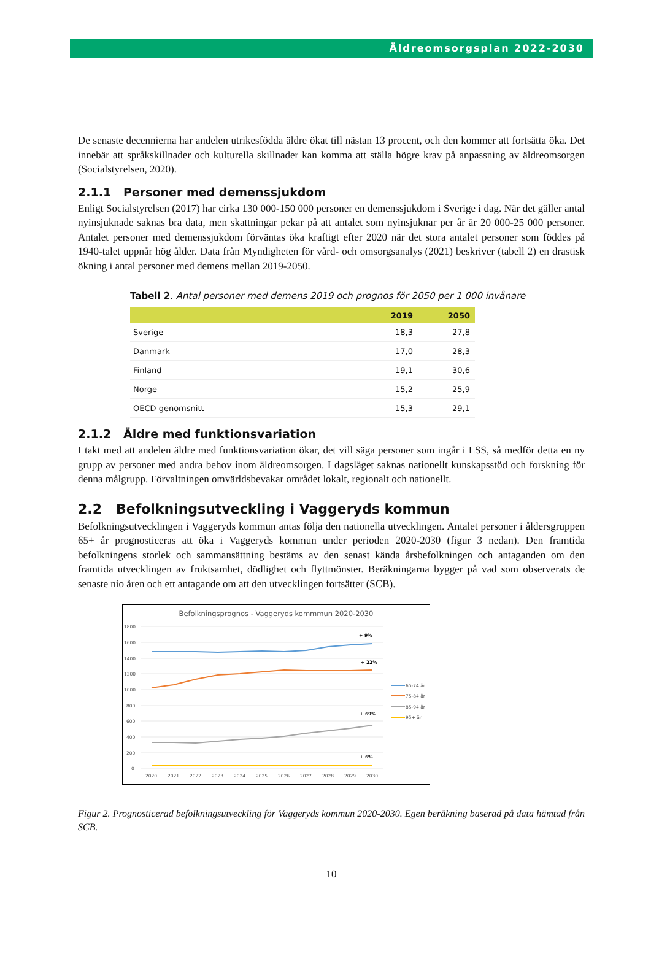Äldreomsorgsplan 2022-2030
De senaste decennierna har andelen utrikesfödda äldre ökat till nästan 13 procent, och den kommer att fortsätta öka. Det innebär att språkskillnader och kulturella skillnader kan komma att ställa högre krav på anpassning av äldreomsorgen (Socialstyrelsen, 2020).
2.1.1 Personer med demenssjukdom
Enligt Socialstyrelsen (2017) har cirka 130 000-150 000 personer en demenssjukdom i Sverige i dag. När det gäller antal nyinsjuknade saknas bra data, men skattningar pekar på att antalet som nyinsjuknar per år är 20 000-25 000 personer. Antalet personer med demenssjukdom förväntas öka kraftigt efter 2020 när det stora antalet personer som föddes på 1940-talet uppnår hög ålder. Data från Myndigheten för vård- och omsorgsanalys (2021) beskriver (tabell 2) en drastisk ökning i antal personer med demens mellan 2019-2050.
Tabell 2. Antal personer med demens 2019 och prognos för 2050 per 1 000 invånare
| | 2019 | 2050 |
| --- | --- | --- |
| Sverige | 18,3 | 27,8 |
| Danmark | 17,0 | 28,3 |
| Finland | 19,1 | 30,6 |
| Norge | 15,2 | 25,9 |
| OECD genomsnitt | 15,3 | 29,1 |
2.1.2 Äldre med funktionsvariation
I takt med att andelen äldre med funktionsvariation ökar, det vill säga personer som ingår i LSS, så medför detta en ny grupp av personer med andra behov inom äldreomsorgen. I dagsläget saknas nationellt kunskapsstöd och forskning för denna målgrupp. Förvaltningen omvärldsbevakar området lokalt, regionalt och nationellt.
2.2 Befolkningsutveckling i Vaggeryds kommun
Befolkningsutvecklingen i Vaggeryds kommun antas följa den nationella utvecklingen. Antalet personer i åldersgruppen 65+ år prognosticeras att öka i Vaggeryds kommun under perioden 2020-2030 (figur 3 nedan). Den framtida befolkningens storlek och sammansättning bestäms av den senast kända årsbefolkningen och antaganden om den framtida utvecklingen av fruktsamhet, dödlighet och flyttmönster. Beräkningarna bygger på vad som observerats de senaste nio åren och ett antagande om att den utvecklingen fortsätter (SCB).
Befolkningsprognos - Vaggeryds kommmun 2020-2030
1800
1600
1400
1200
1000
800
600
400
200
0
+ 9%
+ 22%
+ 69%
+ 6%
2020
2021
2022
2023
2024
2025
2026
2027
2028
2029
2030
65-74 år
75-84 år
85-94 år
95+ år
Figur 2. Prognosticerad befolkningsutveckling för Vaggeryds kommun 2020-2030. Egen beräkning baserad på data hämtad från SCB.
10